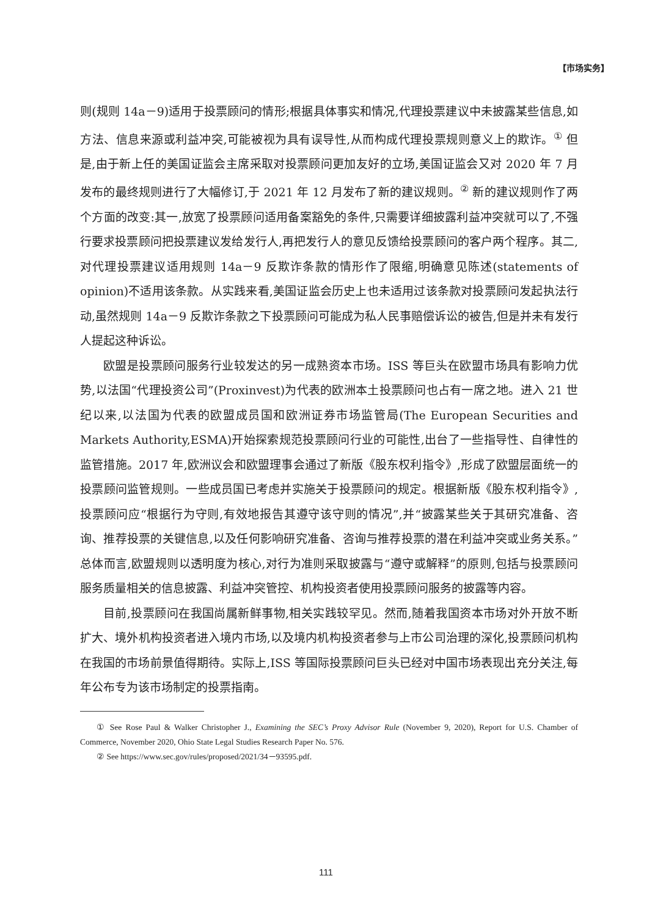【市场实务】
则(规则 14a－9)适用于投票顾问的情形;根据具体事实和情况,代理投票建议中未披露某些信息,如方法、信息来源或利益冲突,可能被视为具有误导性,从而构成代理投票规则意义上的欺诈。<sup>①</sup> 但是,由于新上任的美国证监会主席采取对投票顾问更加友好的立场,美国证监会又对 2020 年 7 月发布的最终规则进行了大幅修订,于 2021 年 12 月发布了新的建议规则。<sup>②</sup> 新的建议规则作了两个方面的改变:其一,放宽了投票顾问适用备案豁免的条件,只需要详细披露利益冲突就可以了,不强行要求投票顾问把投票建议发给发行人,再把发行人的意见反馈给投票顾问的客户两个程序。其二,对代理投票建议适用规则 14a－9 反欺诈条款的情形作了限缩,明确意见陈述(statements of opinion)不适用该条款。从实践来看,美国证监会历史上也未适用过该条款对投票顾问发起执法行动,虽然规则 14a－9 反欺诈条款之下投票顾问可能成为私人民事赔偿诉讼的被告,但是并未有发行人提起这种诉讼。
欧盟是投票顾问服务行业较发达的另一成熟资本市场。ISS 等巨头在欧盟市场具有影响力优势,以法国“代理投资公司”(Proxinvest)为代表的欧洲本土投票顾问也占有一席之地。进入 21 世纪以来,以法国为代表的欧盟成员国和欧洲证券市场监管局(The European Securities and Markets Authority,ESMA)开始探索规范投票顾问行业的可能性,出台了一些指导性、自律性的监管措施。2017 年,欧洲议会和欧盟理事会通过了新版《股东权利指令》,形成了欧盟层面统一的投票顾问监管规则。一些成员国已考虑并实施关于投票顾问的规定。根据新版《股东权利指令》,投票顾问应“根据行为守则,有效地报告其遵守该守则的情况”,并“披露某些关于其研究准备、咨询、推荐投票的关键信息,以及任何影响研究准备、咨询与推荐投票的潜在利益冲突或业务关系。”总体而言,欧盟规则以透明度为核心,对行为准则采取披露与“遵守或解释”的原则,包括与投票顾问服务质量相关的信息披露、利益冲突管控、机构投资者使用投票顾问服务的披露等内容。
目前,投票顾问在我国尚属新鲜事物,相关实践较罕见。然而,随着我国资本市场对外开放不断扩大、境外机构投资者进入境内市场,以及境内机构投资者参与上市公司治理的深化,投票顾问机构在我国的市场前景值得期待。实际上,ISS 等国际投票顾问巨头已经对中国市场表现出充分关注,每年公布专为该市场制定的投票指南。
① See Rose Paul & Walker Christopher J., Examining the SEC’s Proxy Advisor Rule (November 9, 2020), Report for U.S. Chamber of Commerce, November 2020, Ohio State Legal Studies Research Paper No. 576.
② See https://www.sec.gov/rules/proposed/2021/34－93595.pdf.
111